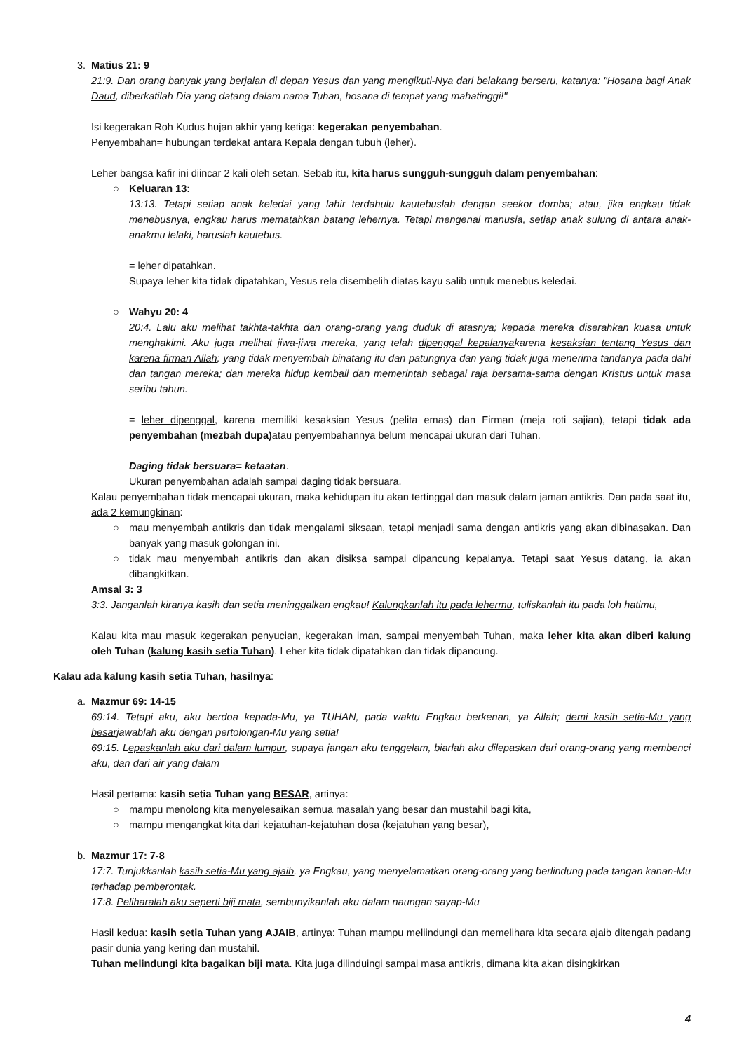3. Matius 21: 9
21:9. Dan orang banyak yang berjalan di depan Yesus dan yang mengikuti-Nya dari belakang berseru, katanya: "Hosana bagi Anak Daud, diberkatilah Dia yang datang dalam nama Tuhan, hosana di tempat yang mahatinggi!"
Isi kegerakan Roh Kudus hujan akhir yang ketiga: kegerakan penyembahan.
Penyembahan= hubungan terdekat antara Kepala dengan tubuh (leher).
Leher bangsa kafir ini diincar 2 kali oleh setan. Sebab itu, kita harus sungguh-sungguh dalam penyembahan:
○ Keluaran 13:
13:13. Tetapi setiap anak keledai yang lahir terdahulu kautebuslah dengan seekor domba; atau, jika engkau tidak menebusnya, engkau harus mematahkan batang lehernya. Tetapi mengenai manusia, setiap anak sulung di antara anak-anakmu lelaki, haruslah kautebus.
= leher dipatahkan.
Supaya leher kita tidak dipatahkan, Yesus rela disembelih diatas kayu salib untuk menebus keledai.
○ Wahyu 20: 4
20:4. Lalu aku melihat takhta-takhta dan orang-orang yang duduk di atasnya; kepada mereka diserahkan kuasa untuk menghakimi. Aku juga melihat jiwa-jiwa mereka, yang telah dipenggal kepalanyakarena kesaksian tentang Yesus dan karena firman Allah; yang tidak menyembah binatang itu dan patungnya dan yang tidak juga menerima tandanya pada dahi dan tangan mereka; dan mereka hidup kembali dan memerintah sebagai raja bersama-sama dengan Kristus untuk masa seribu tahun.
= leher dipenggal, karena memiliki kesaksian Yesus (pelita emas) dan Firman (meja roti sajian), tetapi tidak ada penyembahan (mezbah dupa) atau penyembahannya belum mencapai ukuran dari Tuhan.
Daging tidak bersuara= ketaatan.
Ukuran penyembahan adalah sampai daging tidak bersuara.
Kalau penyembahan tidak mencapai ukuran, maka kehidupan itu akan tertinggal dan masuk dalam jaman antikris. Dan pada saat itu, ada 2 kemungkinan:
○ mau menyembah antikris dan tidak mengalami siksaan, tetapi menjadi sama dengan antikris yang akan dibinasakan. Dan banyak yang masuk golongan ini.
○ tidak mau menyembah antikris dan akan disiksa sampai dipancung kepalanya. Tetapi saat Yesus datang, ia akan dibangkitkan.
Amsal 3: 3
3:3. Janganlah kiranya kasih dan setia meninggalkan engkau! Kalungkanlah itu pada lehermu, tuliskanlah itu pada loh hatimu,
Kalau kita mau masuk kegerakan penyucian, kegerakan iman, sampai menyembah Tuhan, maka leher kita akan diberi kalung oleh Tuhan (kalung kasih setia Tuhan). Leher kita tidak dipatahkan dan tidak dipancung.
Kalau ada kalung kasih setia Tuhan, hasilnya:
a. Mazmur 69: 14-15
69:14. Tetapi aku, aku berdoa kepada-Mu, ya TUHAN, pada waktu Engkau berkenan, ya Allah; demi kasih setia-Mu yang besarjawablah aku dengan pertolongan-Mu yang setia!
69:15. Lepaskanlah aku dari dalam lumpur, supaya jangan aku tenggelam, biarlah aku dilepaskan dari orang-orang yang membenci aku, dan dari air yang dalam
Hasil pertama: kasih setia Tuhan yang BESAR, artinya:
○ mampu menolong kita menyelesaikan semua masalah yang besar dan mustahil bagi kita,
○ mampu mengangkat kita dari kejatuhan-kejatuhan dosa (kejatuhan yang besar),
b. Mazmur 17: 7-8
17:7. Tunjukkanlah kasih setia-Mu yang ajaib, ya Engkau, yang menyelamatkan orang-orang yang berlindung pada tangan kanan-Mu terhadap pemberontak.
17:8. Peliharalah aku seperti biji mata, sembunyikanlah aku dalam naungan sayap-Mu
Hasil kedua: kasih setia Tuhan yang AJAIB, artinya: Tuhan mampu meliindungi dan memelihara kita secara ajaib ditengah padang pasir dunia yang kering dan mustahil.
Tuhan melindungi kita bagaikan biji mata. Kita juga dilinduingi sampai masa antikris, dimana kita akan disingkirkan
4